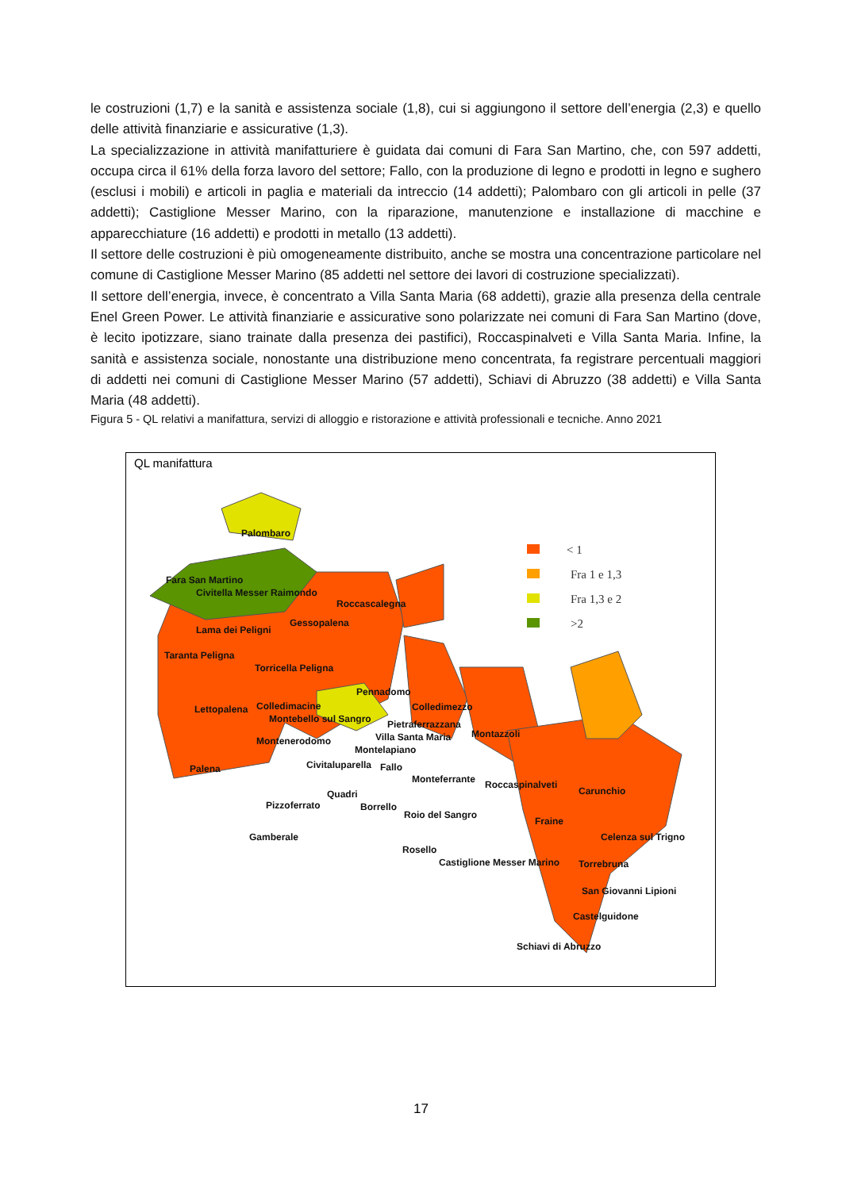le costruzioni (1,7) e la sanità e assistenza sociale (1,8), cui si aggiungono il settore dell’energia (2,3) e quello delle attività finanziarie e assicurative (1,3).
La specializzazione in attività manifatturiere è guidata dai comuni di Fara San Martino, che, con 597 addetti, occupa circa il 61% della forza lavoro del settore; Fallo, con la produzione di legno e prodotti in legno e sughero (esclusi i mobili) e articoli in paglia e materiali da intreccio (14 addetti); Palombaro con gli articoli in pelle (37 addetti); Castiglione Messer Marino, con la riparazione, manutenzione e installazione di macchine e apparecchiature (16 addetti) e prodotti in metallo (13 addetti).
Il settore delle costruzioni è più omogeneamente distribuito, anche se mostra una concentrazione particolare nel comune di Castiglione Messer Marino (85 addetti nel settore dei lavori di costruzione specializzati).
Il settore dell’energia, invece, è concentrato a Villa Santa Maria (68 addetti), grazie alla presenza della centrale Enel Green Power. Le attività finanziarie e assicurative sono polarizzate nei comuni di Fara San Martino (dove, è lecito ipotizzare, siano trainate dalla presenza dei pastifici), Roccaspinalveti e Villa Santa Maria. Infine, la sanità e assistenza sociale, nonostante una distribuzione meno concentrata, fa registrare percentuali maggiori di addetti nei comuni di Castiglione Messer Marino (57 addetti), Schiavi di Abruzzo (38 addetti) e Villa Santa Maria (48 addetti).
Figura 5 - QL relativi a manifattura, servizi di alloggio e ristorazione e attività professionali e tecniche. Anno 2021
QL manifattura
< 1
Fra 1 e 1,3
Fra 1,3 e 2
>2
Palombaro
Fara San Martino
Civitella Messer Raimondo
Roccascalegna
Lama dei Peligni
Gessopalena
Taranta Peligna
Torricella Peligna
Pennadomo
Colledimacine
Lettopalena
Colledimezzo
Montebello sul Sangro
Pietraferrazzana
Villa Santa Maria
Montazzoli
Montenerodomo
Montelapiano
Civitaluparella
Fallo
Palena
Monteferrante
Roccaspinalveti
Carunchio
Quadri
Pizzoferrato
Borrello
Roio del Sangro
Fraine
Gamberale
Celenza sul Trigno
Rosello
Castiglione Messer Marino
Torrebruna
San Giovanni Lipioni
Castelguidone
Schiavi di Abruzzo
17